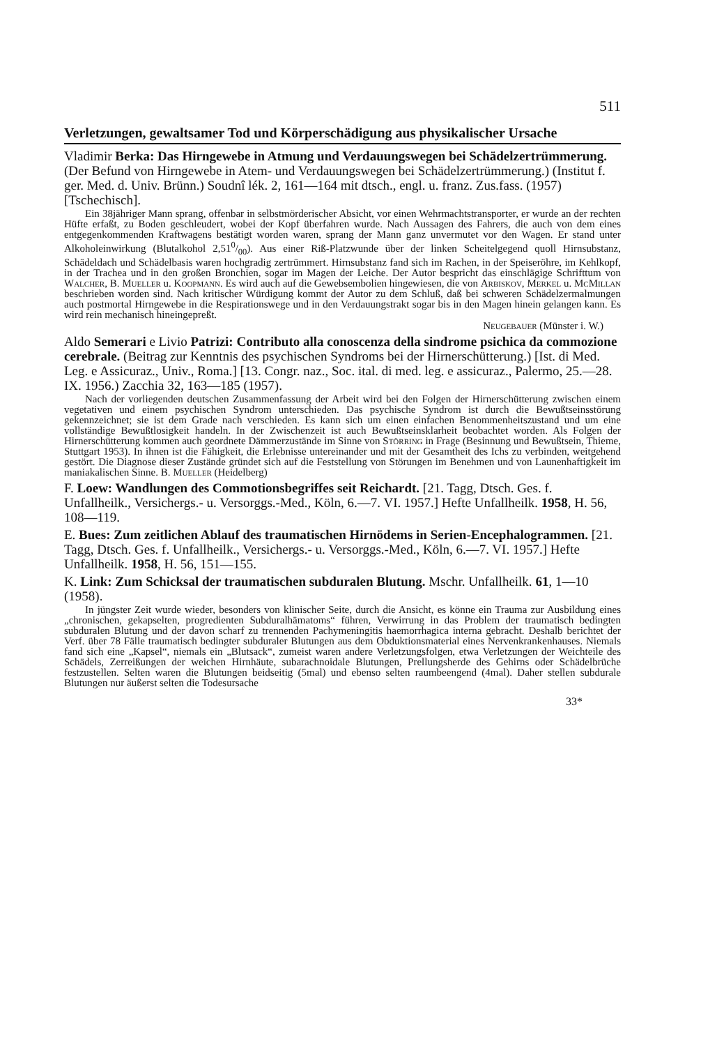511
Verletzungen, gewaltsamer Tod und Körperschädigung aus physikalischer Ursache
Vladimir Berka: Das Hirngewebe in Atmung und Verdauungswegen bei Schädelzertrümmerung. (Der Befund von Hirngewebe in Atem- und Verdauungswegen bei Schädelzertrümmerung.) (Institut f. ger. Med. d. Univ. Brünn.) Soudnî lék. 2, 161—164 mit dtsch., engl. u. franz. Zus.fass. (1957) [Tschechisch].
Ein 38jähriger Mann sprang, offenbar in selbstmörderischer Absicht, vor einen Wehrmachtstransporter, er wurde an der rechten Hüfte erfaßt, zu Boden geschleudert, wobei der Kopf überfahren wurde. Nach Aussagen des Fahrers, die auch von dem eines entgegenkommenden Kraftwagens bestätigt worden waren, sprang der Mann ganz unvermutet vor den Wagen. Er stand unter Alkoholeinwirkung (Blutalkohol 2,510/00). Aus einer Riß-Platzwunde über der linken Scheitelgegend quoll Hirnsubstanz, Schädeldach und Schädelbasis waren hochgradig zertrümmert. Hirnsubstanz fand sich im Rachen, in der Speiseröhre, im Kehlkopf, in der Trachea und in den großen Bronchien, sogar im Magen der Leiche. Der Autor bespricht das einschlägige Schrifttum von Walcher, B. Mueller u. Koopmann. Es wird auch auf die Gewebsembolien hingewiesen, die von Arbiskov, Merkel u. McMillan beschrieben worden sind. Nach kritischer Würdigung kommt der Autor zu dem Schluß, daß bei schweren Schädelzermalmungen auch postmortal Hirngewebe in die Respirationswege und in den Verdauungstrakt sogar bis in den Magen hinein gelangen kann. Es wird rein mechanisch hineingepreßt.
Neugebauer (Münster i. W.)
Aldo Semerari e Livio Patrizi: Contributo alla conoscenza della sindrome psichica da commozione cerebrale. (Beitrag zur Kenntnis des psychischen Syndroms bei der Hirnerschütterung.) [Ist. di Med. Leg. e Assicuraz., Univ., Roma.] [13. Congr. naz., Soc. ital. di med. leg. e assicuraz., Palermo, 25.—28. IX. 1956.) Zacchia 32, 163—185 (1957).
Nach der vorliegenden deutschen Zusammenfassung der Arbeit wird bei den Folgen der Hirnerschütterung zwischen einem vegetativen und einem psychischen Syndrom unterschieden. Das psychische Syndrom ist durch die Bewußtseinsstörung gekennzeichnet; sie ist dem Grade nach verschieden. Es kann sich um einen einfachen Benommenheitszustand und um eine vollständige Bewußtlosigkeit handeln. In der Zwischenzeit ist auch Bewußtseinsklarheit beobachtet worden. Als Folgen der Hirnerschütterung kommen auch geordnete Dämmerzustände im Sinne von Störring in Frage (Besinnung und Bewußtsein, Thieme, Stuttgart 1953). In ihnen ist die Fähigkeit, die Erlebnisse untereinander und mit der Gesamtheit des Ichs zu verbinden, weitgehend gestört. Die Diagnose dieser Zustände gründet sich auf die Feststellung von Störungen im Benehmen und von Launenhaftigkeit im maniakalischen Sinne. B. Mueller (Heidelberg)
F. Loew: Wandlungen des Commotionsbegriffes seit Reichardt. [21. Tagg, Dtsch. Ges. f. Unfallheilk., Versichergs.- u. Versorggs.-Med., Köln, 6.—7. VI. 1957.] Hefte Unfallheilk. 1958, H. 56, 108—119.
E. Bues: Zum zeitlichen Ablauf des traumatischen Hirnödems in Serien-Encephalogrammen. [21. Tagg, Dtsch. Ges. f. Unfallheilk., Versichergs.- u. Versorggs.-Med., Köln, 6.—7. VI. 1957.] Hefte Unfallheilk. 1958, H. 56, 151—155.
K. Link: Zum Schicksal der traumatischen subduralen Blutung. Mschr. Unfallheilk. 61, 1—10 (1958).
In jüngster Zeit wurde wieder, besonders von klinischer Seite, durch die Ansicht, es könne ein Trauma zur Ausbildung eines „chronischen, gekapselten, progredienten Subduralhämatoms“ führen, Verwirrung in das Problem der traumatisch bedingten subduralen Blutung und der davon scharf zu trennenden Pachymeningitis haemorrhagica interna gebracht. Deshalb berichtet der Verf. über 78 Fälle traumatisch bedingter subduraler Blutungen aus dem Obduktionsmaterial eines Nervenkrankenhauses. Niemals fand sich eine „Kapsel“, niemals ein „Blutsack“, zumeist waren andere Verletzungsfolgen, etwa Verletzungen der Weichteile des Schädels, Zerreißungen der weichen Hirnhäute, subarachnoidale Blutungen, Prellungsherde des Gehirns oder Schädelbrüche festzustellen. Selten waren die Blutungen beidseitig (5mal) und ebenso selten raumbeengend (4mal). Daher stellen subdurale Blutungen nur äußerst selten die Todesursache
33*